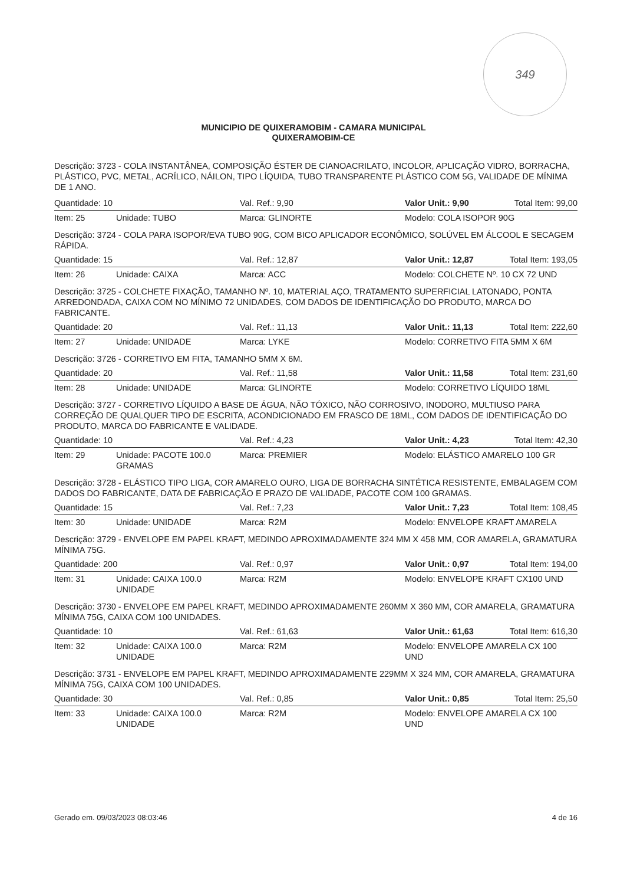349
MUNICIPIO DE QUIXERAMOBIM - CAMARA MUNICIPAL
QUIXERAMOBIM-CE
Descrição: 3723 - COLA INSTANTÂNEA, COMPOSIÇÃO ÉSTER DE CIANOACRILATO, INCOLOR, APLICAÇÃO VIDRO, BORRACHA, PLÁSTICO, PVC, METAL, ACRÍLICO, NÁILON, TIPO LÍQUIDA, TUBO TRANSPARENTE PLÁSTICO COM 5G, VALIDADE DE MÍNIMA DE 1 ANO.
| Quantidade: 10 | | Val. Ref.: 9,90 | Valor Unit.: 9,90 | Total Item: 99,00 |
| Item: 25 | Unidade: TUBO | Marca: GLINORTE | Modelo: COLA ISOPOR 90G | |
| Descrição: 3724 - COLA PARA ISOPOR/EVA TUBO 90G, COM BICO APLICADOR ECONÔMICO, SOLÚVEL EM ÁLCOOL E SECAGEM RÁPIDA. | | | | |
| Quantidade: 15 | | Val. Ref.: 12,87 | Valor Unit.: 12,87 | Total Item: 193,05 |
| Item: 26 | Unidade: CAIXA | Marca: ACC | Modelo: COLCHETE Nº. 10 CX 72 UND | |
| Descrição: 3725 - COLCHETE FIXAÇÃO, TAMANHO Nº. 10, MATERIAL AÇO, TRATAMENTO SUPERFICIAL LATONADO, PONTA ARREDONDADA, CAIXA COM NO MÍNIMO 72 UNIDADES, COM DADOS DE IDENTIFICAÇÃO DO PRODUTO, MARCA DO FABRICANTE. | | | | |
| Quantidade: 20 | | Val. Ref.: 11,13 | Valor Unit.: 11,13 | Total Item: 222,60 |
| Item: 27 | Unidade: UNIDADE | Marca: LYKE | Modelo: CORRETIVO FITA 5MM X 6M | |
| Descrição: 3726 - CORRETIVO EM FITA, TAMANHO 5MM X 6M. | | | | |
| Quantidade: 20 | | Val. Ref.: 11,58 | Valor Unit.: 11,58 | Total Item: 231,60 |
| Item: 28 | Unidade: UNIDADE | Marca: GLINORTE | Modelo: CORRETIVO LÍQUIDO 18ML | |
| Descrição: 3727 - CORRETIVO LÍQUIDO A BASE DE ÁGUA, NÃO TÓXICO, NÃO CORROSIVO, INODORO, MULTIUSO PARA CORREÇÃO DE QUALQUER TIPO DE ESCRITA, ACONDICIONADO EM FRASCO DE 18ML, COM DADOS DE IDENTIFICAÇÃO DO PRODUTO, MARCA DO FABRICANTE E VALIDADE. | | | | |
| Quantidade: 10 | | Val. Ref.: 4,23 | Valor Unit.: 4,23 | Total Item: 42,30 |
| Item: 29 | Unidade: PACOTE 100.0 GRAMAS | Marca: PREMIER | Modelo: ELÁSTICO AMARELO 100 GR | |
| Descrição: 3728 - ELÁSTICO TIPO LIGA, COR AMARELO OURO, LIGA DE BORRACHA SINTÉTICA RESISTENTE, EMBALAGEM COM DADOS DO FABRICANTE, DATA DE FABRICAÇÃO E PRAZO DE VALIDADE, PACOTE COM 100 GRAMAS. | | | | |
| Quantidade: 15 | | Val. Ref.: 7,23 | Valor Unit.: 7,23 | Total Item: 108,45 |
| Item: 30 | Unidade: UNIDADE | Marca: R2M | Modelo: ENVELOPE KRAFT AMARELA | |
| Descrição: 3729 - ENVELOPE EM PAPEL KRAFT, MEDINDO APROXIMADAMENTE 324 MM X 458 MM, COR AMARELA, GRAMATURA MÍNIMA 75G. | | | | |
| Quantidade: 200 | | Val. Ref.: 0,97 | Valor Unit.: 0,97 | Total Item: 194,00 |
| Item: 31 | Unidade: CAIXA 100.0 UNIDADE | Marca: R2M | Modelo: ENVELOPE KRAFT CX100 UND | |
| Descrição: 3730 - ENVELOPE EM PAPEL KRAFT, MEDINDO APROXIMADAMENTE 260MM X 360 MM, COR AMARELA, GRAMATURA MÍNIMA 75G, CAIXA COM 100 UNIDADES. | | | | |
| Quantidade: 10 | | Val. Ref.: 61,63 | Valor Unit.: 61,63 | Total Item: 616,30 |
| Item: 32 | Unidade: CAIXA 100.0 UNIDADE | Marca: R2M | Modelo: ENVELOPE AMARELA CX 100 UND | |
| Descrição: 3731 - ENVELOPE EM PAPEL KRAFT, MEDINDO APROXIMADAMENTE 229MM X 324 MM, COR AMARELA, GRAMATURA MÍNIMA 75G, CAIXA COM 100 UNIDADES. | | | | |
| Quantidade: 30 | | Val. Ref.: 0,85 | Valor Unit.: 0,85 | Total Item: 25,50 |
| Item: 33 | Unidade: CAIXA 100.0 UNIDADE | Marca: R2M | Modelo: ENVELOPE AMARELA CX 100 UND | |
Gerado em. 09/03/2023 08:03:46 4 de 16